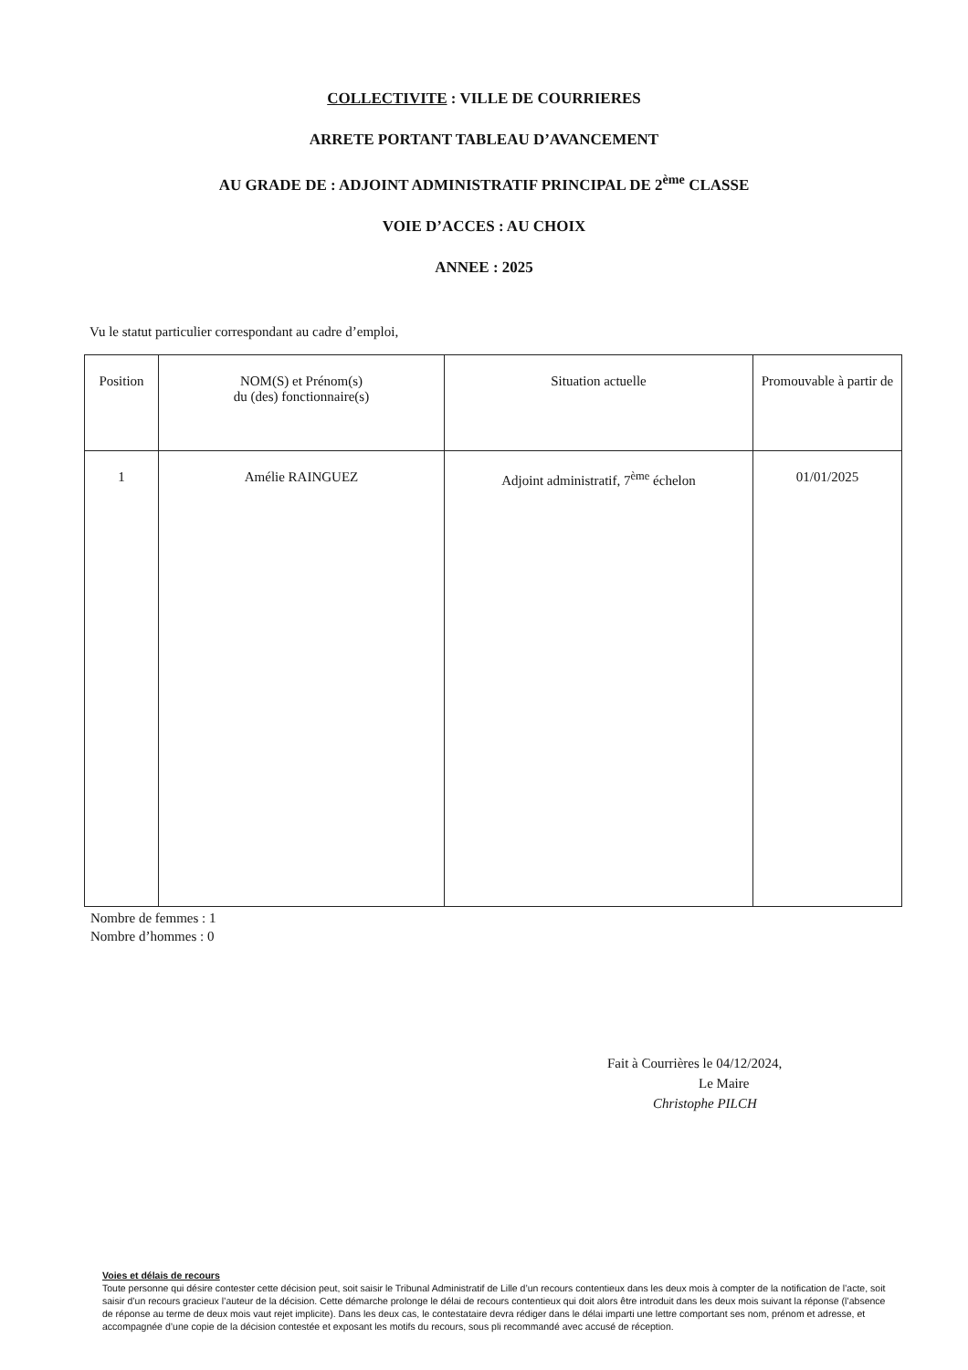COLLECTIVITE : VILLE DE COURRIERES
ARRETE PORTANT TABLEAU D’AVANCEMENT
AU GRADE DE : ADJOINT ADMINISTRATIF PRINCIPAL DE 2<sup>ème</sup> CLASSE
VOIE D’ACCES : AU CHOIX
ANNEE : 2025
Vu le statut particulier correspondant au cadre d’emploi,
| Position | NOM(S) et Prénom(s) du (des) fonctionnaire(s) | Situation actuelle | Promouvable à partir de |
| --- | --- | --- | --- |
| 1 | Amélie RAINGUEZ | Adjoint administratif, 7<sup>ème</sup> échelon | 01/01/2025 |
Nombre de femmes : 1
Nombre d’hommes : 0
Fait à Courrières le 04/12/2024,
Le Maire
Christophe PILCH
Voies et délais de recours
Toute personne qui désire contester cette décision peut, soit saisir le Tribunal Administratif de Lille d’un recours contentieux dans les deux mois à compter de la notification de l’acte, soit saisir d’un recours gracieux l’auteur de la décision. Cette démarche prolonge le délai de recours contentieux qui doit alors être introduit dans les deux mois suivant la réponse (l’absence de réponse au terme de deux mois vaut rejet implicite). Dans les deux cas, le contestataire devra rédiger dans le délai imparti une lettre comportant ses nom, prénom et adresse, et accompagnée d’une copie de la décision contestée et exposant les motifs du recours, sous pli recommandé avec accusé de réception.